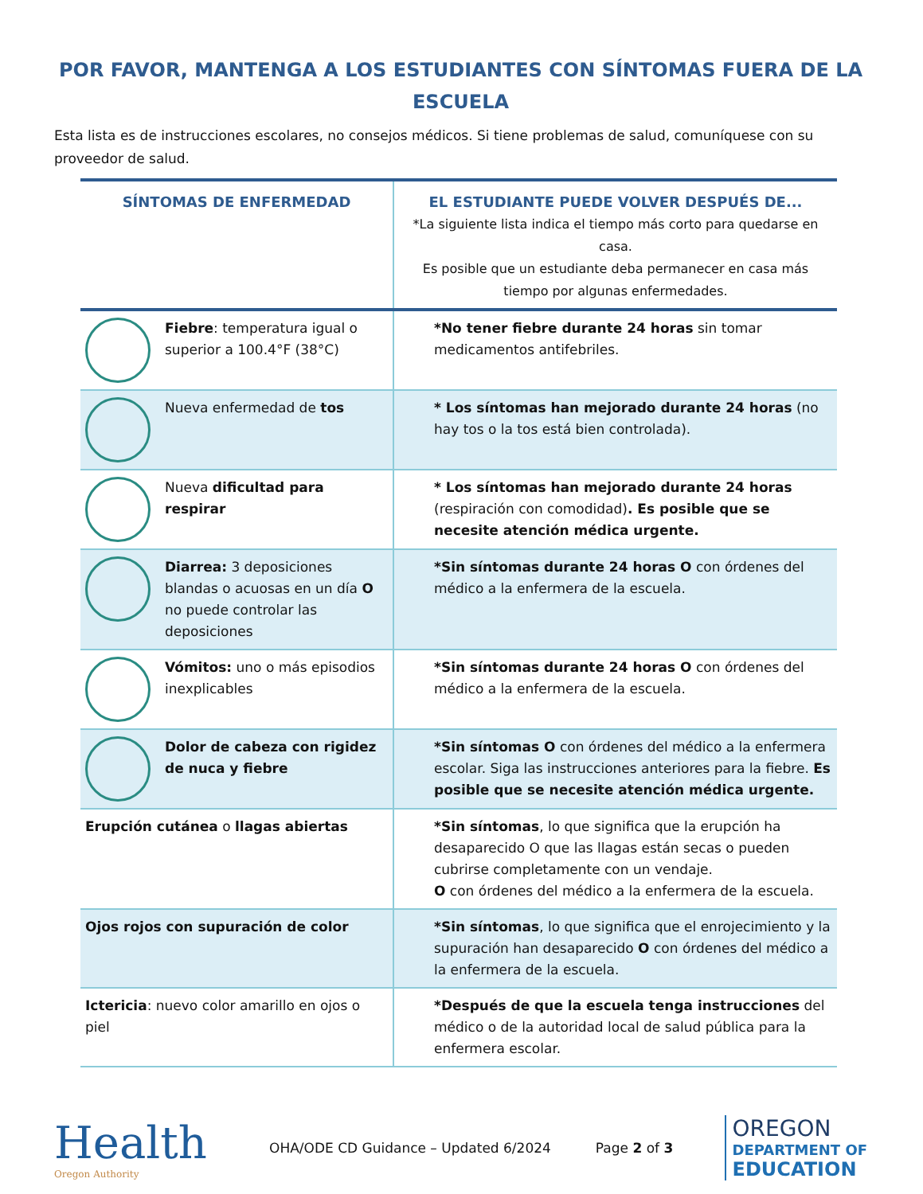POR FAVOR, MANTENGA A LOS ESTUDIANTES CON SÍNTOMAS FUERA DE LA ESCUELA
Esta lista es de instrucciones escolares, no consejos médicos. Si tiene problemas de salud, comuníquese con su proveedor de salud.
| SÍNTOMAS DE ENFERMEDAD | EL ESTUDIANTE PUEDE VOLVER DESPUÉS DE... *La siguiente lista indica el tiempo más corto para quedarse en casa. Es posible que un estudiante deba permanecer en casa más tiempo por algunas enfermedades. |
| --- | --- |
| Fiebre : temperatura igual o superior a 100.4°F (38°C) | *No tener fiebre durante 24 horas sin tomar medicamentos antifebriles. |
| Nueva enfermedad de tos | * Los síntomas han mejorado durante 24 horas (no hay tos o la tos está bien controlada). |
| Nueva dificultad para respirar | * Los síntomas han mejorado durante 24 horas (respiración con comodidad) . Es posible que se necesite atención médica urgente. |
| Diarrea: 3 deposiciones blandas o acuosas en un día O no puede controlar las deposiciones | *Sin síntomas durante 24 horas O con órdenes del médico a la enfermera de la escuela. |
| Vómitos: uno o más episodios inexplicables | *Sin síntomas durante 24 horas O con órdenes del médico a la enfermera de la escuela. |
| Dolor de cabeza con rigidez de nuca y fiebre | *Sin síntomas O con órdenes del médico a la enfermera escolar. Siga las instrucciones anteriores para la fiebre. Es posible que se necesite atención médica urgente. |
| Erupción cutánea o llagas abiertas | *Sin síntomas , lo que significa que la erupción ha desaparecido O que las llagas están secas o pueden cubrirse completamente con un vendaje. O con órdenes del médico a la enfermera de la escuela. |
| Ojos rojos con supuración de color | *Sin síntomas , lo que significa que el enrojecimiento y la supuración han desaparecido O con órdenes del médico a la enfermera de la escuela. |
| Ictericia : nuevo color amarillo en ojos o piel | *Después de que la escuela tenga instrucciones del médico o de la autoridad local de salud pública para la enfermera escolar. |
Health
Oregon Authority
OHA/ODE CD Guidance – Updated 6/2024
Page 2 of 3
OREGON
DEPARTMENT OF
EDUCATION